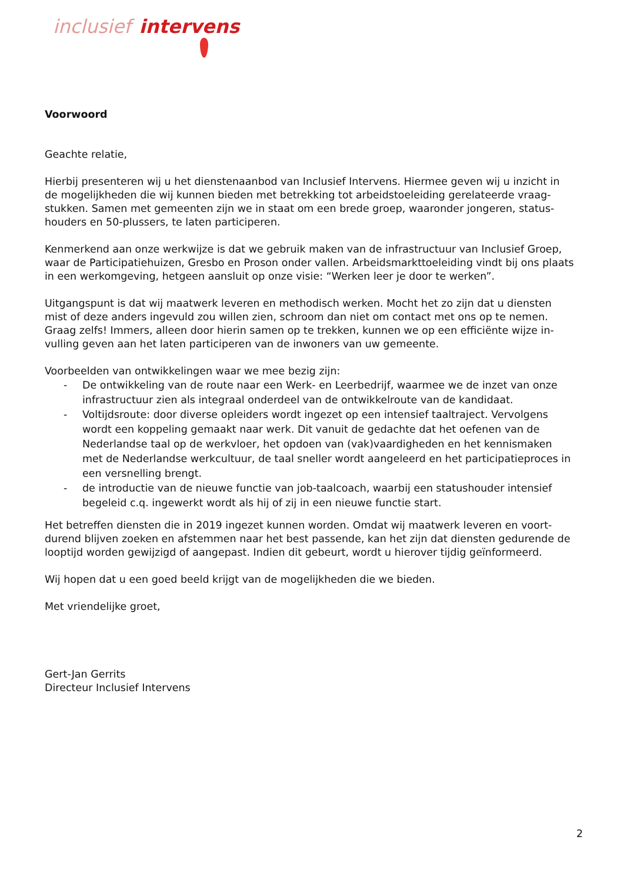inclusief intervens
Voorwoord
Geachte relatie,
Hierbij presenteren wij u het dienstenaanbod van Inclusief Intervens. Hiermee geven wij u inzicht in de mogelijkheden die wij kunnen bieden met betrekking tot arbeidstoeleiding gerelateerde vraag-stukken. Samen met gemeenten zijn we in staat om een brede groep, waaronder jongeren, status-houders en 50-plussers, te laten participeren.
Kenmerkend aan onze werkwijze is dat we gebruik maken van de infrastructuur van Inclusief Groep, waar de Participatiehuizen, Gresbo en Proson onder vallen. Arbeidsmarkttoeleiding vindt bij ons plaats in een werkomgeving, hetgeen aansluit op onze visie: “Werken leer je door te werken”.
Uitgangspunt is dat wij maatwerk leveren en methodisch werken. Mocht het zo zijn dat u diensten mist of deze anders ingevuld zou willen zien, schroom dan niet om contact met ons op te nemen. Graag zelfs! Immers, alleen door hierin samen op te trekken, kunnen we op een efficiënte wijze in-vulling geven aan het laten participeren van de inwoners van uw gemeente.
Voorbeelden van ontwikkelingen waar we mee bezig zijn:
- De ontwikkeling van de route naar een Werk- en Leerbedrijf, waarmee we de inzet van onze infrastructuur zien als integraal onderdeel van de ontwikkelroute van de kandidaat.
- Voltijdsroute: door diverse opleiders wordt ingezet op een intensief taaltraject. Vervolgens wordt een koppeling gemaakt naar werk. Dit vanuit de gedachte dat het oefenen van de Nederlandse taal op de werkvloer, het opdoen van (vak)vaardigheden en het kennismaken met de Nederlandse werkcultuur, de taal sneller wordt aangeleerd en het participatieproces in een versnelling brengt.
- de introductie van de nieuwe functie van job-taalcoach, waarbij een statushouder intensief begeleid c.q. ingewerkt wordt als hij of zij in een nieuwe functie start.
Het betreffen diensten die in 2019 ingezet kunnen worden. Omdat wij maatwerk leveren en voort-durend blijven zoeken en afstemmen naar het best passende, kan het zijn dat diensten gedurende de looptijd worden gewijzigd of aangepast. Indien dit gebeurt, wordt u hierover tijdig geïnformeerd.
Wij hopen dat u een goed beeld krijgt van de mogelijkheden die we bieden.
Met vriendelijke groet,
Gert-Jan Gerrits
Directeur Inclusief Intervens
2